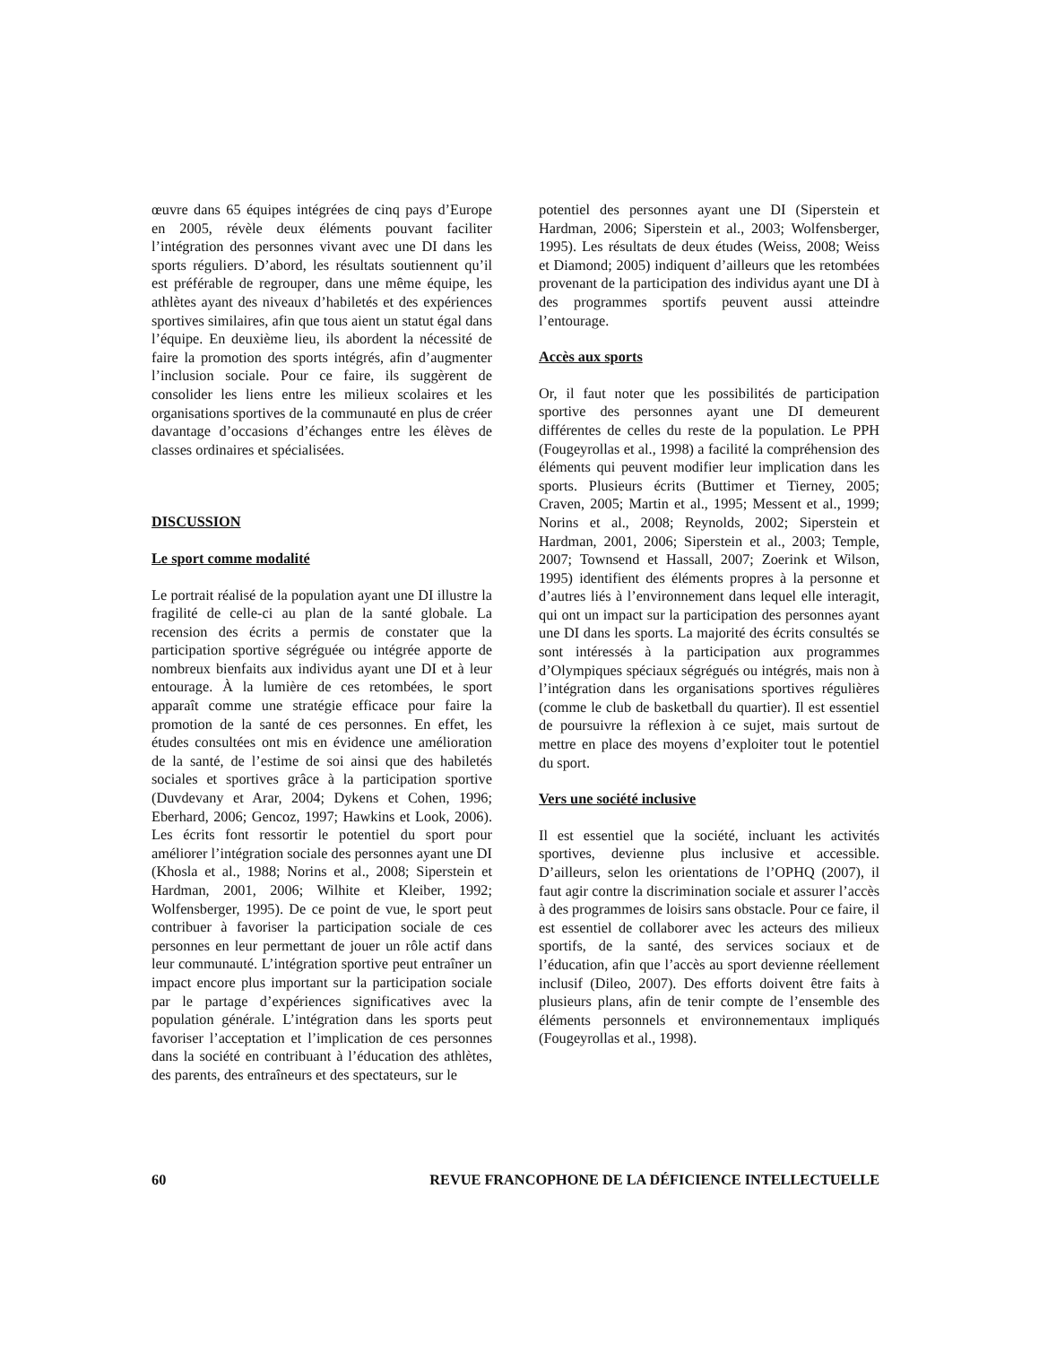œuvre dans 65 équipes intégrées de cinq pays d’Europe en 2005, révèle deux éléments pouvant faciliter l’intégration des personnes vivant avec une DI dans les sports réguliers. D’abord, les résultats soutiennent qu’il est préférable de regrouper, dans une même équipe, les athlètes ayant des niveaux d’habiletés et des expériences sportives similaires, afin que tous aient un statut égal dans l’équipe. En deuxième lieu, ils abordent la nécessité de faire la promotion des sports intégrés, afin d’augmenter l’inclusion sociale. Pour ce faire, ils suggèrent de consolider les liens entre les milieux scolaires et les organisations sportives de la communauté en plus de créer davantage d’occasions d’échanges entre les élèves de classes ordinaires et spécialisées.
DISCUSSION
Le sport comme modalité
Le portrait réalisé de la population ayant une DI illustre la fragilité de celle-ci au plan de la santé globale. La recension des écrits a permis de constater que la participation sportive ségréguée ou intégrée apporte de nombreux bienfaits aux individus ayant une DI et à leur entourage. À la lumière de ces retombées, le sport apparaît comme une stratégie efficace pour faire la promotion de la santé de ces personnes. En effet, les études consultées ont mis en évidence une amélioration de la santé, de l’estime de soi ainsi que des habiletés sociales et sportives grâce à la participation sportive (Duvdevany et Arar, 2004; Dykens et Cohen, 1996; Eberhard, 2006; Gencoz, 1997; Hawkins et Look, 2006). Les écrits font ressortir le potentiel du sport pour améliorer l’intégration sociale des personnes ayant une DI (Khosla et al., 1988; Norins et al., 2008; Siperstein et Hardman, 2001, 2006; Wilhite et Kleiber, 1992; Wolfensberger, 1995). De ce point de vue, le sport peut contribuer à favoriser la participation sociale de ces personnes en leur permettant de jouer un rôle actif dans leur communauté. L’intégration sportive peut entraîner un impact encore plus important sur la participation sociale par le partage d’expériences significatives avec la population générale. L’intégration dans les sports peut favoriser l’acceptation et l’implication de ces personnes dans la société en contribuant à l’éducation des athlètes, des parents, des entraîneurs et des spectateurs, sur le
potentiel des personnes ayant une DI (Siperstein et Hardman, 2006; Siperstein et al., 2003; Wolfensberger, 1995). Les résultats de deux études (Weiss, 2008; Weiss et Diamond; 2005) indiquent d’ailleurs que les retombées provenant de la participation des individus ayant une DI à des programmes sportifs peuvent aussi atteindre l’entourage.
Accès aux sports
Or, il faut noter que les possibilités de participation sportive des personnes ayant une DI demeurent différentes de celles du reste de la population. Le PPH (Fougeyrollas et al., 1998) a facilité la compréhension des éléments qui peuvent modifier leur implication dans les sports. Plusieurs écrits (Buttimer et Tierney, 2005; Craven, 2005; Martin et al., 1995; Messent et al., 1999; Norins et al., 2008; Reynolds, 2002; Siperstein et Hardman, 2001, 2006; Siperstein et al., 2003; Temple, 2007; Townsend et Hassall, 2007; Zoerink et Wilson, 1995) identifient des éléments propres à la personne et d’autres liés à l’environnement dans lequel elle interagit, qui ont un impact sur la participation des personnes ayant une DI dans les sports. La majorité des écrits consultés se sont intéressés à la participation aux programmes d’Olympiques spéciaux ségrégués ou intégrés, mais non à l’intégration dans les organisations sportives régulières (comme le club de basketball du quartier). Il est essentiel de poursuivre la réflexion à ce sujet, mais surtout de mettre en place des moyens d’exploiter tout le potentiel du sport.
Vers une société inclusive
Il est essentiel que la société, incluant les activités sportives, devienne plus inclusive et accessible. D’ailleurs, selon les orientations de l’OPHQ (2007), il faut agir contre la discrimination sociale et assurer l’accès à des programmes de loisirs sans obstacle. Pour ce faire, il est essentiel de collaborer avec les acteurs des milieux sportifs, de la santé, des services sociaux et de l’éducation, afin que l’accès au sport devienne réellement inclusif (Dileo, 2007). Des efforts doivent être faits à plusieurs plans, afin de tenir compte de l’ensemble des éléments personnels et environnementaux impliqués (Fougeyrollas et al., 1998).
60 REVUE FRANCOPHONE DE LA DÉFICIENCE INTELLECTUELLE